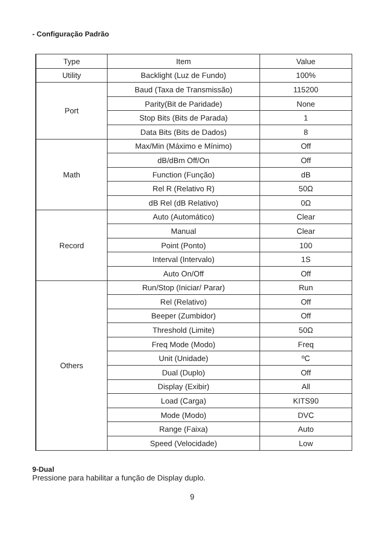- Configuração Padrão
| Type | Item | Value |
| --- | --- | --- |
| Utility | Backlight (Luz de Fundo) | 100% |
| Port | Baud (Taxa de Transmissão) | 115200 |
| | Parity(Bit de Paridade) | None |
| | Stop Bits (Bits de Parada) | 1 |
| | Data Bits (Bits de Dados) | 8 |
| Math | Max/Min (Máximo e Mínimo) | Off |
| | dB/dBm Off/On | Off |
| | Function (Função) | dB |
| | Rel R (Relativo R) | 50Ω |
| | dB Rel (dB Relativo) | 0Ω |
| Record | Auto (Automático) | Clear |
| | Manual | Clear |
| | Point (Ponto) | 100 |
| | Interval (Intervalo) | 1S |
| | Auto On/Off | Off |
| Others | Run/Stop (Iniciar/ Parar) | Run |
| | Rel (Relativo) | Off |
| | Beeper (Zumbidor) | Off |
| | Threshold (Limite) | 50Ω |
| | Freq Mode (Modo) | Freq |
| | Unit (Unidade) | ºC |
| | Dual (Duplo) | Off |
| | Display (Exibir) | All |
| | Load (Carga) | KITS90 |
| | Mode (Modo) | DVC |
| | Range (Faixa) | Auto |
| | Speed (Velocidade) | Low |
9-Dual
Pressione para habilitar a função de Display duplo.
9